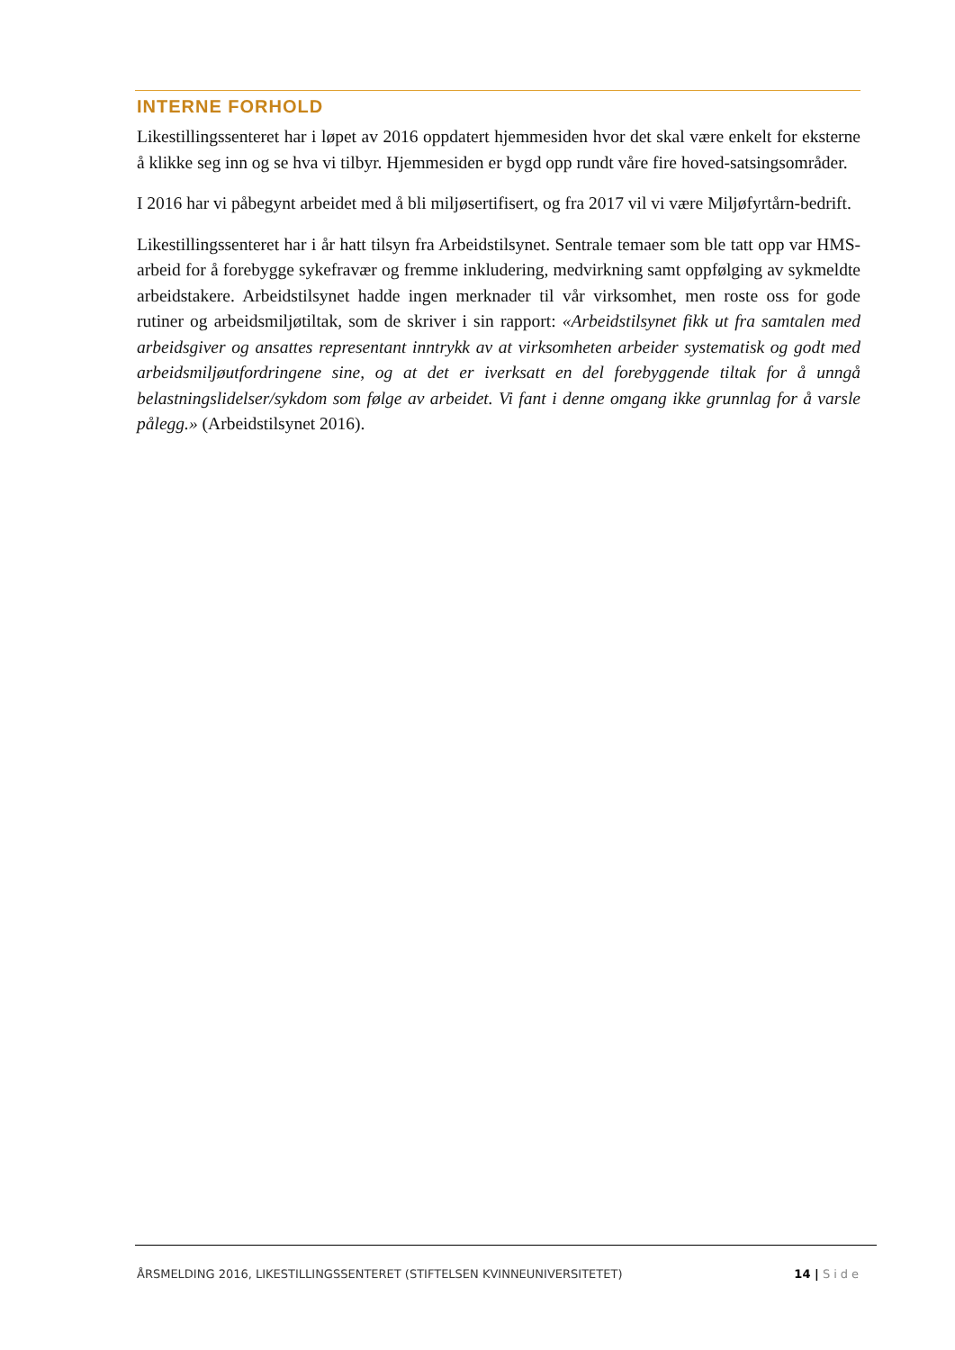INTERNE FORHOLD
Likestillingssenteret har i løpet av 2016 oppdatert hjemmesiden hvor det skal være enkelt for eksterne å klikke seg inn og se hva vi tilbyr. Hjemmesiden er bygd opp rundt våre fire hoved-satsingsområder.
I 2016 har vi påbegynt arbeidet med å bli miljøsertifisert, og fra 2017 vil vi være Miljøfyrtårn-bedrift.
Likestillingssenteret har i år hatt tilsyn fra Arbeidstilsynet. Sentrale temaer som ble tatt opp var HMS-arbeid for å forebygge sykefravær og fremme inkludering, medvirkning samt oppfølging av sykmeldte arbeidstakere. Arbeidstilsynet hadde ingen merknader til vår virksomhet, men roste oss for gode rutiner og arbeidsmiljøtiltak, som de skriver i sin rapport: «Arbeidstilsynet fikk ut fra samtalen med arbeidsgiver og ansattes representant inntrykk av at virksomheten arbeider systematisk og godt med arbeidsmiljøutfordringene sine, og at det er iverksatt en del forebyggende tiltak for å unngå belastningslidelser/sykdom som følge av arbeidet. Vi fant i denne omgang ikke grunnlag for å varsle pålegg.» (Arbeidstilsynet 2016).
ÅRSMELDING 2016, LIKESTILLINGSSENTERET (STIFTELSEN KVINNEUNIVERSITETET) 14 | Side